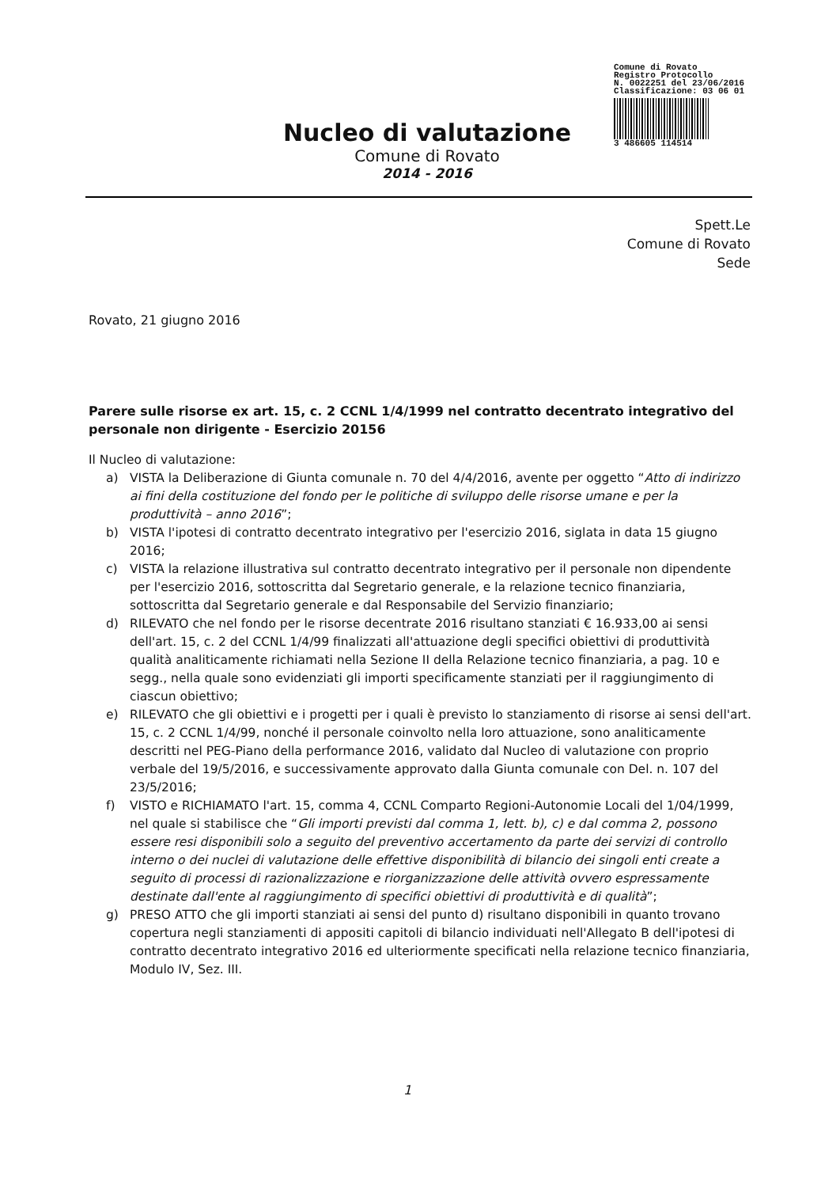Comune di Rovato
Registro Protocollo
N. 0022251 del 23/06/2016
Classificazione: 03 06 01
3 486605 114514
Nucleo di valutazione
Comune di Rovato
2014 - 2016
Spett.Le
Comune di Rovato
Sede
Rovato, 21 giugno 2016
Parere sulle risorse ex art. 15, c. 2 CCNL 1/4/1999 nel contratto decentrato integrativo del personale non dirigente - Esercizio 20156
Il Nucleo di valutazione:
a) VISTA la Deliberazione di Giunta comunale n. 70 del 4/4/2016, avente per oggetto “Atto di indirizzo ai fini della costituzione del fondo per le politiche di sviluppo delle risorse umane e per la produttività – anno 2016”;
b) VISTA l'ipotesi di contratto decentrato integrativo per l'esercizio 2016, siglata in data 15 giugno 2016;
c) VISTA la relazione illustrativa sul contratto decentrato integrativo per il personale non dipendente per l'esercizio 2016, sottoscritta dal Segretario generale, e la relazione tecnico finanziaria, sottoscritta dal Segretario generale e dal Responsabile del Servizio finanziario;
d) RILEVATO che nel fondo per le risorse decentrate 2016 risultano stanziati € 16.933,00 ai sensi dell'art. 15, c. 2 del CCNL 1/4/99 finalizzati all'attuazione degli specifici obiettivi di produttività qualità analiticamente richiamati nella Sezione II della Relazione tecnico finanziaria, a pag. 10 e segg., nella quale sono evidenziati gli importi specificamente stanziati per il raggiungimento di ciascun obiettivo;
e) RILEVATO che gli obiettivi e i progetti per i quali è previsto lo stanziamento di risorse ai sensi dell'art. 15, c. 2 CCNL 1/4/99, nonché il personale coinvolto nella loro attuazione, sono analiticamente descritti nel PEG-Piano della performance 2016, validato dal Nucleo di valutazione con proprio verbale del 19/5/2016, e successivamente approvato dalla Giunta comunale con Del. n. 107 del 23/5/2016;
f) VISTO e RICHIAMATO l'art. 15, comma 4, CCNL Comparto Regioni-Autonomie Locali del 1/04/1999, nel quale si stabilisce che “Gli importi previsti dal comma 1, lett. b), c) e dal comma 2, possono essere resi disponibili solo a seguito del preventivo accertamento da parte dei servizi di controllo interno o dei nuclei di valutazione delle effettive disponibilità di bilancio dei singoli enti create a seguito di processi di razionalizzazione e riorganizzazione delle attività ovvero espressamente destinate dall'ente al raggiungimento di specifici obiettivi di produttività e di qualità”;
g) PRESO ATTO che gli importi stanziati ai sensi del punto d) risultano disponibili in quanto trovano copertura negli stanziamenti di appositi capitoli di bilancio individuati nell'Allegato B dell'ipotesi di contratto decentrato integrativo 2016 ed ulteriormente specificati nella relazione tecnico finanziaria, Modulo IV, Sez. III.
1